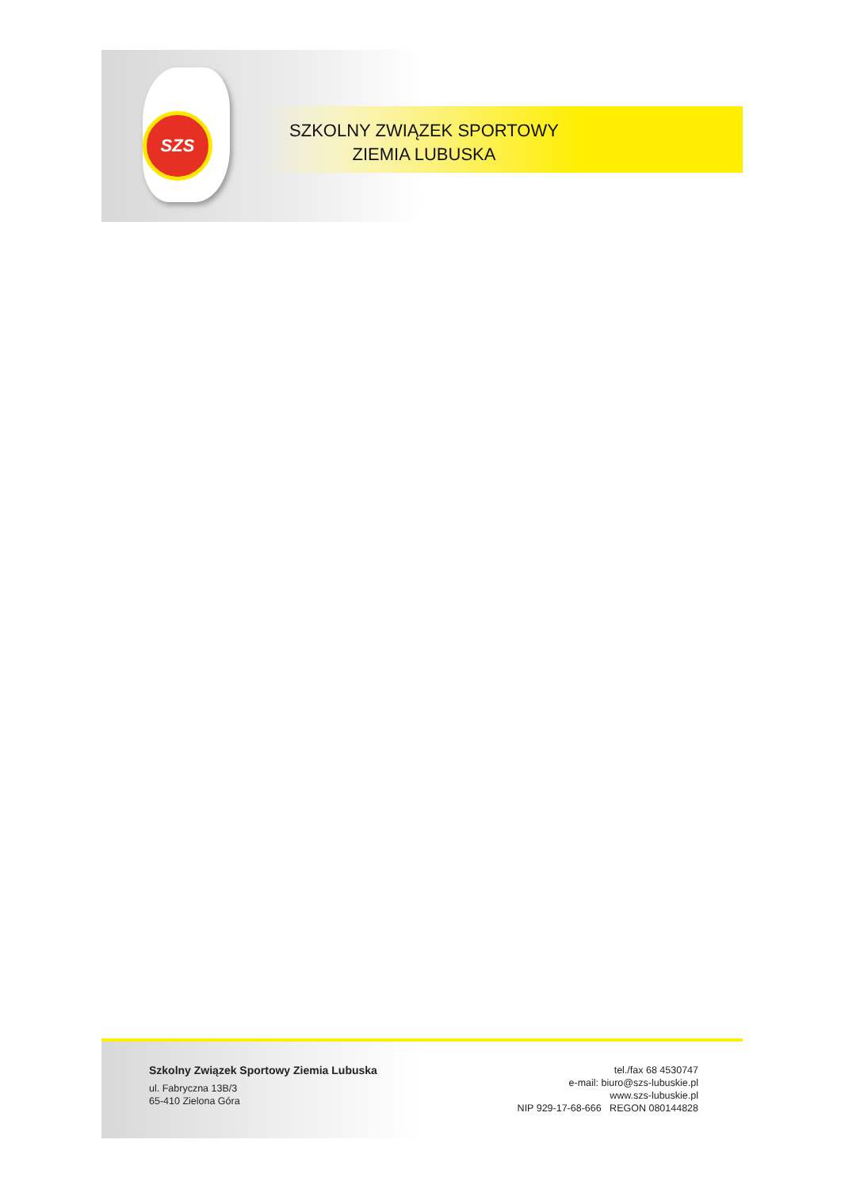SZS
SZKOLNY ZWIĄZEK SPORTOWY
ZIEMIA LUBUSKA
Szkolny Związek Sportowy Ziemia Lubuska
ul. Fabryczna 13B/3
65-410 Zielona Góra
tel./fax 68 4530747
e-mail: biuro@szs-lubuskie.pl
www.szs-lubuskie.pl
NIP 929-17-68-666 REGON 080144828